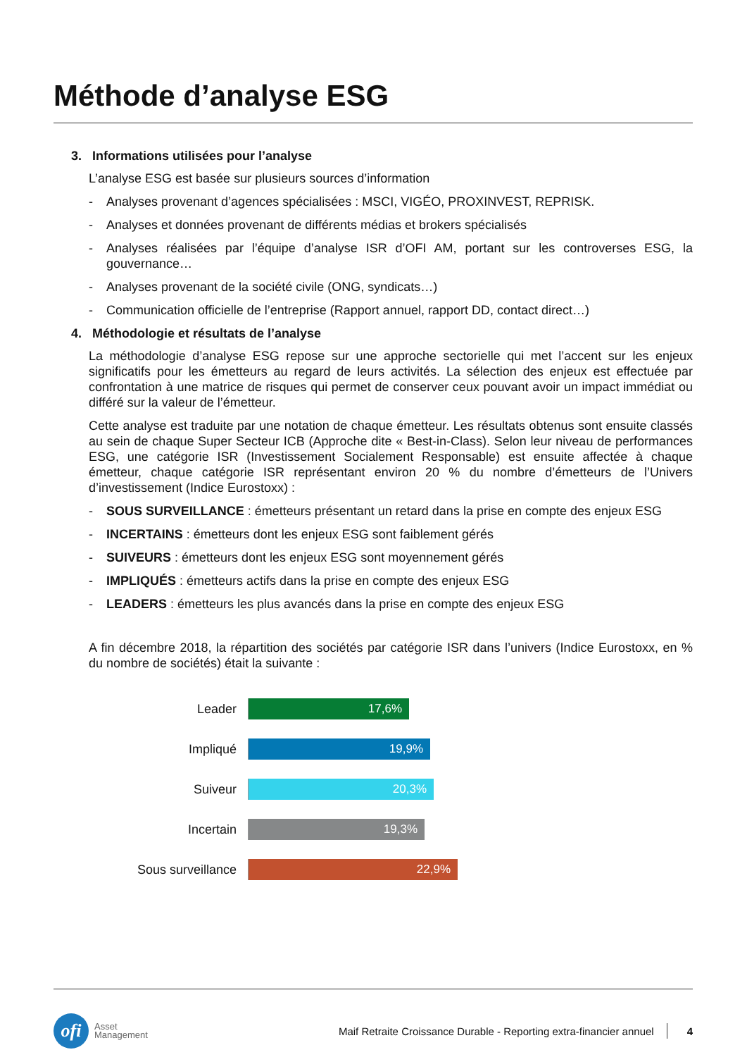Méthode d’analyse ESG
3. Informations utilisées pour l’analyse
L’analyse ESG est basée sur plusieurs sources d’information
- Analyses provenant d’agences spécialisées : MSCI, VIGÉO, PROXINVEST, REPRISK.
- Analyses et données provenant de différents médias et brokers spécialisés
- Analyses réalisées par l’équipe d’analyse ISR d’OFI AM, portant sur les controverses ESG, la gouvernance…
- Analyses provenant de la société civile (ONG, syndicats…)
- Communication officielle de l’entreprise (Rapport annuel, rapport DD, contact direct…)
4. Méthodologie et résultats de l’analyse
La méthodologie d’analyse ESG repose sur une approche sectorielle qui met l’accent sur les enjeux significatifs pour les émetteurs au regard de leurs activités. La sélection des enjeux est effectuée par confrontation à une matrice de risques qui permet de conserver ceux pouvant avoir un impact immédiat ou différé sur la valeur de l’émetteur.
Cette analyse est traduite par une notation de chaque émetteur. Les résultats obtenus sont ensuite classés au sein de chaque Super Secteur ICB (Approche dite « Best-in-Class). Selon leur niveau de performances ESG, une catégorie ISR (Investissement Socialement Responsable) est ensuite affectée à chaque émetteur, chaque catégorie ISR représentant environ 20 % du nombre d’émetteurs de l’Univers d’investissement (Indice Eurostoxx) :
- SOUS SURVEILLANCE : émetteurs présentant un retard dans la prise en compte des enjeux ESG
- INCERTAINS : émetteurs dont les enjeux ESG sont faiblement gérés
- SUIVEURS : émetteurs dont les enjeux ESG sont moyennement gérés
- IMPLIQUÉS : émetteurs actifs dans la prise en compte des enjeux ESG
- LEADERS : émetteurs les plus avancés dans la prise en compte des enjeux ESG
A fin décembre 2018, la répartition des sociétés par catégorie ISR dans l’univers (Indice Eurostoxx, en % du nombre de sociétés) était la suivante :
Leader
17,6%
Impliqué
19,9%
Suiveur
20,3%
Incertain
19,3%
Sous surveillance
22,9%
ofi
Asset
Management
Maif Retraite Croissance Durable - Reporting extra-financier annuel
4